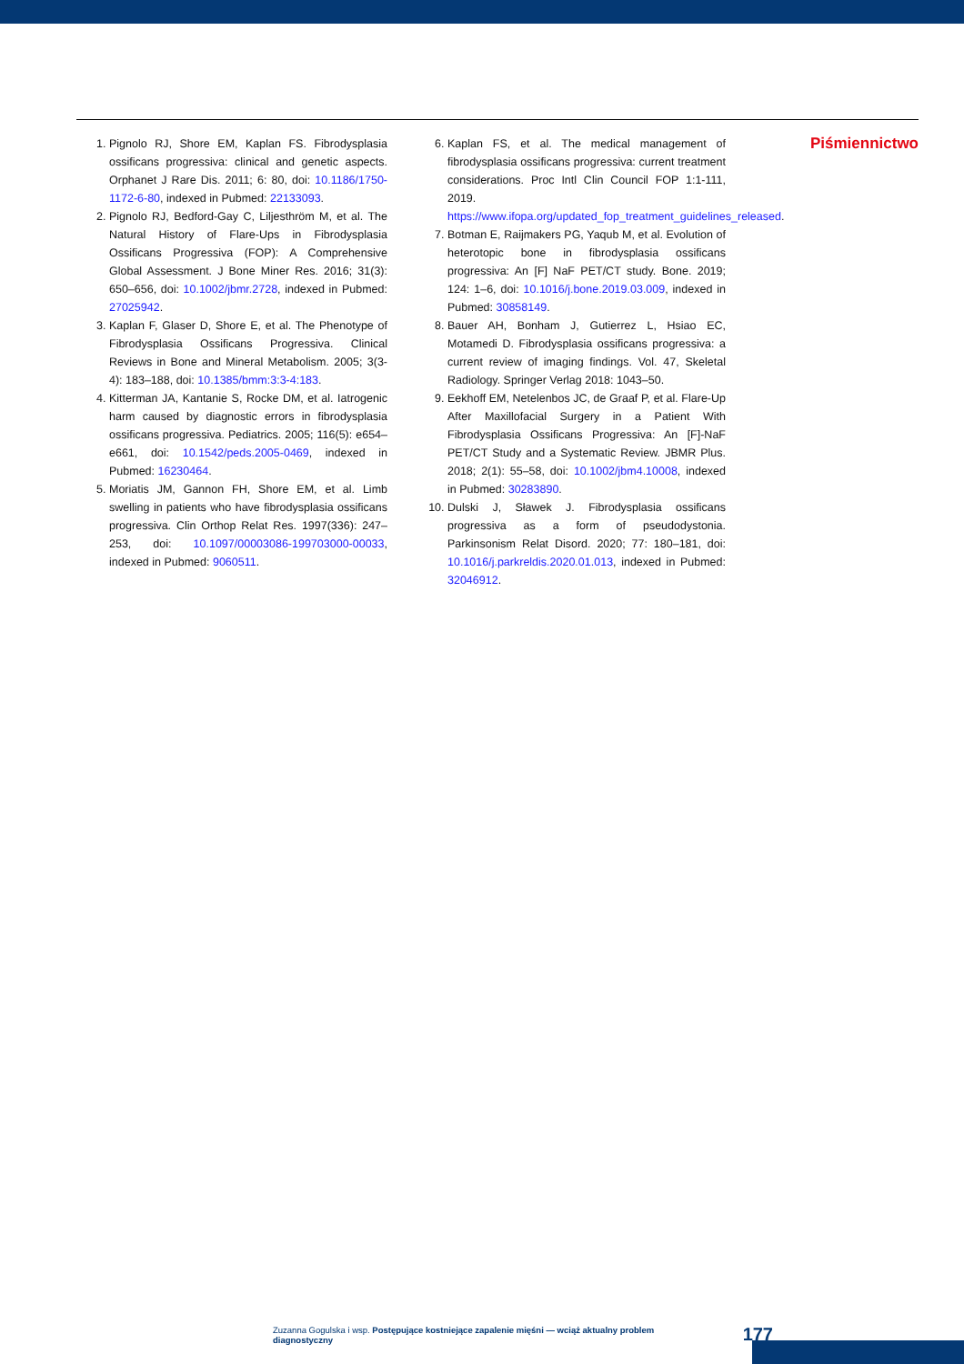1. Pignolo RJ, Shore EM, Kaplan FS. Fibrodysplasia ossificans progressiva: clinical and genetic aspects. Orphanet J Rare Dis. 2011; 6: 80, doi: 10.1186/1750-1172-6-80, indexed in Pubmed: 22133093.
2. Pignolo RJ, Bedford-Gay C, Liljesthröm M, et al. The Natural History of Flare-Ups in Fibrodysplasia Ossificans Progressiva (FOP): A Comprehensive Global Assessment. J Bone Miner Res. 2016; 31(3): 650–656, doi: 10.1002/jbmr.2728, indexed in Pubmed: 27025942.
3. Kaplan F, Glaser D, Shore E, et al. The Phenotype of Fibrodysplasia Ossificans Progressiva. Clinical Reviews in Bone and Mineral Metabolism. 2005; 3(3-4): 183–188, doi: 10.1385/bmm:3:3-4:183.
4. Kitterman JA, Kantanie S, Rocke DM, et al. Iatrogenic harm caused by diagnostic errors in fibrodysplasia ossificans progressiva. Pediatrics. 2005; 116(5): e654–e661, doi: 10.1542/peds.2005-0469, indexed in Pubmed: 16230464.
5. Moriatis JM, Gannon FH, Shore EM, et al. Limb swelling in patients who have fibrodysplasia ossificans progressiva. Clin Orthop Relat Res. 1997(336): 247–253, doi: 10.1097/00003086-199703000-00033, indexed in Pubmed: 9060511.
6. Kaplan FS, et al. The medical management of fibrodysplasia ossificans progressiva: current treatment considerations. Proc Intl Clin Council FOP 1:1-111, 2019. https://www.ifopa.org/updated_fop_treatment_guidelines_released.
7. Botman E, Raijmakers PG, Yaqub M, et al. Evolution of heterotopic bone in fibrodysplasia ossificans progressiva: An [F] NaF PET/CT study. Bone. 2019; 124: 1–6, doi: 10.1016/j.bone.2019.03.009, indexed in Pubmed: 30858149.
8. Bauer AH, Bonham J, Gutierrez L, Hsiao EC, Motamedi D. Fibrodysplasia ossificans progressiva: a current review of imaging findings. Vol. 47, Skeletal Radiology. Springer Verlag 2018: 1043–50.
9. Eekhoff EM, Netelenbos JC, de Graaf P, et al. Flare-Up After Maxillofacial Surgery in a Patient With Fibrodysplasia Ossificans Progressiva: An [F]-NaF PET/CT Study and a Systematic Review. JBMR Plus. 2018; 2(1): 55–58, doi: 10.1002/jbm4.10008, indexed in Pubmed: 30283890.
10. Dulski J, Sławek J. Fibrodysplasia ossificans progressiva as a form of pseudodystonia. Parkinsonism Relat Disord. 2020; 77: 180–181, doi: 10.1016/j.parkreldis.2020.01.013, indexed in Pubmed: 32046912.
Piśmiennictwo
Zuzanna Gogulska i wsp. Postępujące kostniejące zapalenie mięśni — wciąż aktualny problem diagnostyczny 177